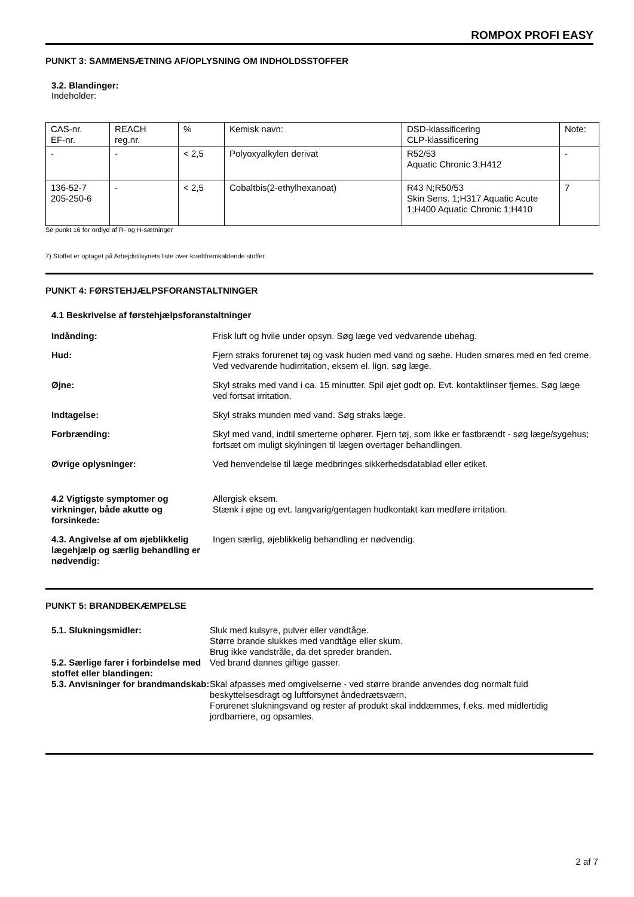ROMPOX PROFI EASY
PUNKT 3: SAMMENSÆTNING AF/OPLYSNING OM INDHOLDSSTOFFER
3.2. Blandinger:
Indeholder:
| CAS-nr. EF-nr. | REACH reg.nr. | % | Kemisk navn: | DSD-klassificering CLP-klassificering | Note: |
| - | - | < 2,5 | Polyoxyalkylen derivat | R52/53 Aquatic Chronic 3;H412 | - |
| 136-52-7 205-250-6 | - | < 2,5 | Cobaltbis(2-ethylhexanoat) | R43 N;R50/53 Skin Sens. 1;H317 Aquatic Acute 1;H400 Aquatic Chronic 1;H410 | 7 |
Se punkt 16 for ordlyd af R- og H-sætninger
7) Stoffet er optaget på Arbejdstilsynets liste over kræftfremkaldende stoffer.
PUNKT 4: FØRSTEHJÆLPSFORANSTALTNINGER
4.1 Beskrivelse af førstehjælpsforanstaltninger
Indånding: Frisk luft og hvile under opsyn. Søg læge ved vedvarende ubehag.
Hud: Fjern straks forurenet tøj og vask huden med vand og sæbe. Huden smøres med en fed creme. Ved vedvarende hudirritation, eksem el. lign. søg læge.
Øjne: Skyl straks med vand i ca. 15 minutter. Spil øjet godt op. Evt. kontaktlinser fjernes. Søg læge ved fortsat irritation.
Indtagelse: Skyl straks munden med vand. Søg straks læge.
Forbrænding: Skyl med vand, indtil smerterne ophører. Fjern tøj, som ikke er fastbrændt - søg læge/sygehus; fortsæt om muligt skylningen til lægen overtager behandlingen.
Øvrige oplysninger: Ved henvendelse til læge medbringes sikkerhedsdatablad eller etiket.
4.2 Vigtigste symptomer og virkninger, både akutte og forsinkede:
Allergisk eksem.
Stænk i øjne og evt. langvarig/gentagen hudkontakt kan medføre irritation.
4.3. Angivelse af om øjeblikkelig lægehjælp og særlig behandling er nødvendig:
Ingen særlig, øjeblikkelig behandling er nødvendig.
PUNKT 5: BRANDBEKÆMPELSE
5.1. Slukningsmidler: Sluk med kulsyre, pulver eller vandtåge.
Større brande slukkes med vandtåge eller skum.
Brug ikke vandstråle, da det spreder branden.
5.2. Særlige farer i forbindelse med stoffet eller blandingen:
Ved brand dannes giftige gasser.
5.3. Anvisninger for brandmandskab:
Skal afpasses med omgivelserne - ved større brande anvendes dog normalt fuld beskyttelsesdragt og luftforsynet åndedrætsværn.
Forurenet slukningsvand og rester af produkt skal inddæmmes, f.eks. med midlertidig jordbarriere, og opsamles.
2 af 7